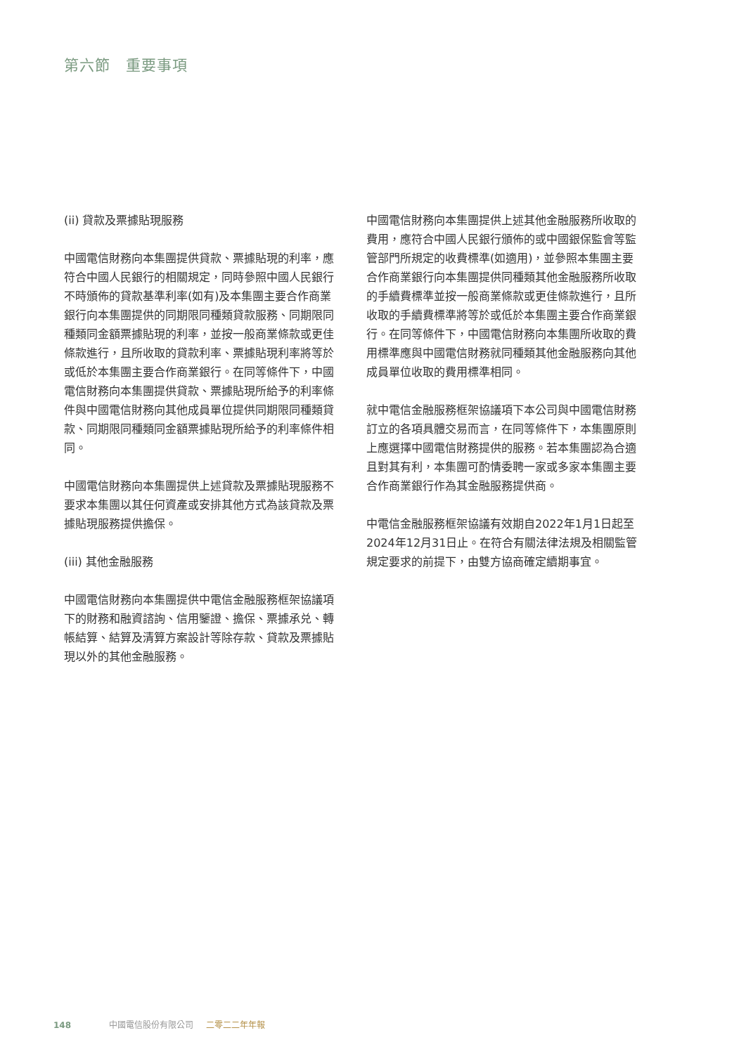第六節　重要事項
(ii) 貸款及票據貼現服務
中國電信財務向本集團提供貸款、票據貼現的利率，應符合中國人民銀行的相關規定，同時參照中國人民銀行不時頒佈的貸款基準利率(如有)及本集團主要合作商業銀行向本集團提供的同期限同種類貸款服務、同期限同種類同金額票據貼現的利率，並按一般商業條款或更佳條款進行，且所收取的貸款利率、票據貼現利率將等於或低於本集團主要合作商業銀行。在同等條件下，中國電信財務向本集團提供貸款、票據貼現所給予的利率條件與中國電信財務向其他成員單位提供同期限同種類貸款、同期限同種類同金額票據貼現所給予的利率條件相同。
中國電信財務向本集團提供上述貸款及票據貼現服務不要求本集團以其任何資產或安排其他方式為該貸款及票據貼現服務提供擔保。
(iii) 其他金融服務
中國電信財務向本集團提供中電信金融服務框架協議項下的財務和融資諮詢、信用鑒證、擔保、票據承兑、轉帳結算、結算及清算方案設計等除存款、貸款及票據貼現以外的其他金融服務。
中國電信財務向本集團提供上述其他金融服務所收取的費用，應符合中國人民銀行頒佈的或中國銀保監會等監管部門所規定的收費標準(如適用)，並參照本集團主要合作商業銀行向本集團提供同種類其他金融服務所收取的手續費標準並按一般商業條款或更佳條款進行，且所收取的手續費標準將等於或低於本集團主要合作商業銀行。在同等條件下，中國電信財務向本集團所收取的費用標準應與中國電信財務就同種類其他金融服務向其他成員單位收取的費用標準相同。
就中電信金融服務框架協議項下本公司與中國電信財務訂立的各項具體交易而言，在同等條件下，本集團原則上應選擇中國電信財務提供的服務。若本集團認為合適且對其有利，本集團可酌情委聘一家或多家本集團主要合作商業銀行作為其金融服務提供商。
中電信金融服務框架協議有效期自2022年1月1日起至2024年12月31日止。在符合有關法律法規及相關監管規定要求的前提下，由雙方協商確定續期事宜。
148 中國電信股份有限公司 二零二二年年報